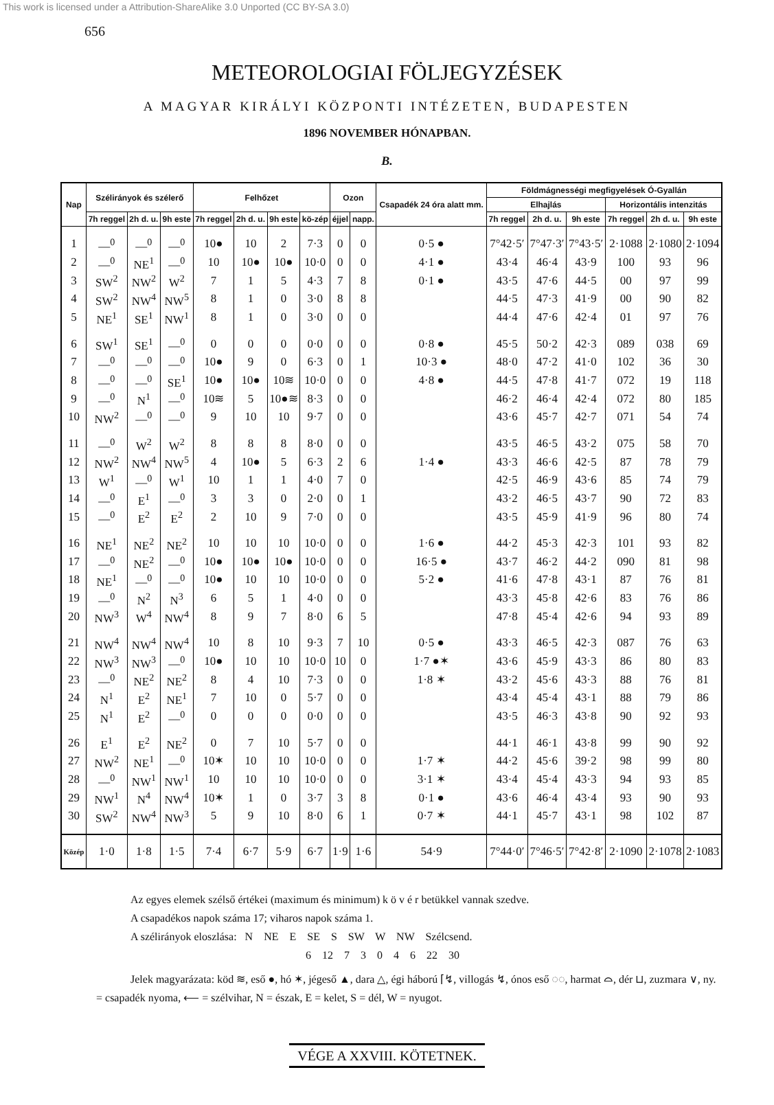This work is licensed under a Attribution-ShareAlike 3.0 Unported (CC BY-SA 3.0)
656
METEOROLOGIAI FÖLJEGYZÉSEK
A MAGYAR KIRÁLYI KÖZPONTI INTÉZETEN, BUDAPESTEN
1896 NOVEMBER HÓNAPBAN.
B.
| Nap | Szélirányok és szélerő | | | Felhőzet | | | | Ozon | | Csapadék 24 óra alatt mm. | Földmágnességi megfigyelések Ó-Gyallán | | | | | |
| --- | --- | --- | --- | --- | --- | --- | --- | --- | --- | --- | --- | --- | --- | --- | --- | --- |
| | | | | | | | | | | | Elhajlás | | | Horizontális intenzitás | | |
| | 7h reggel | 2h d. u. | 9h este | 7h reggel | 2h d. u. | 9h este | kö-zép | éjjel | napp. | | 7h reggel | 2h d. u. | 9h este | 7h reggel | 2h d. u. | 9h este |
| 1 | —<sup>0</sup> | —<sup>0</sup> | —<sup>0</sup> | 10● | 10 | 2 | 7·3 | 0 | 0 | 0·5 ● | 7°42·5′ | 7°47·3′ | 7°43·5′ | 2·1088 | 2·1080 | 2·1094 |
| 2 | —<sup>0</sup> | NE<sup>1</sup> | —<sup>0</sup> | 10 | 10● | 10● | 10·0 | 0 | 0 | 4·1 ● | 43·4 | 46·4 | 43·9 | 100 | 93 | 96 |
| 3 | SW<sup>2</sup> | NW<sup>2</sup> | W<sup>2</sup> | 7 | 1 | 5 | 4·3 | 7 | 8 | 0·1 ● | 43·5 | 47·6 | 44·5 | 00 | 97 | 99 |
| 4 | SW<sup>2</sup> | NW<sup>4</sup> | NW<sup>5</sup> | 8 | 1 | 0 | 3·0 | 8 | 8 | | 44·5 | 47·3 | 41·9 | 00 | 90 | 82 |
| 5 | NE<sup>1</sup> | SE<sup>1</sup> | NW<sup>1</sup> | 8 | 1 | 0 | 3·0 | 0 | 0 | | 44·4 | 47·6 | 42·4 | 01 | 97 | 76 |
| 6 | SW<sup>1</sup> | SE<sup>1</sup> | —<sup>0</sup> | 0 | 0 | 0 | 0·0 | 0 | 0 | 0·8 ● | 45·5 | 50·2 | 42·3 | 089 | 038 | 69 |
| 7 | —<sup>0</sup> | —<sup>0</sup> | —<sup>0</sup> | 10● | 9 | 0 | 6·3 | 0 | 1 | 10·3 ● | 48·0 | 47·2 | 41·0 | 102 | 36 | 30 |
| 8 | —<sup>0</sup> | —<sup>0</sup> | SE<sup>1</sup> | 10● | 10● | 10≋ | 10·0 | 0 | 0 | 4·8 ● | 44·5 | 47·8 | 41·7 | 072 | 19 | 118 |
| 9 | —<sup>0</sup> | N<sup>1</sup> | —<sup>0</sup> | 10≋ | 5 | 10●≋ | 8·3 | 0 | 0 | | 46·2 | 46·4 | 42·4 | 072 | 80 | 185 |
| 10 | NW<sup>2</sup> | —<sup>0</sup> | —<sup>0</sup> | 9 | 10 | 10 | 9·7 | 0 | 0 | | 43·6 | 45·7 | 42·7 | 071 | 54 | 74 |
| 11 | —<sup>0</sup> | W<sup>2</sup> | W<sup>2</sup> | 8 | 8 | 8 | 8·0 | 0 | 0 | | 43·5 | 46·5 | 43·2 | 075 | 58 | 70 |
| 12 | NW<sup>2</sup> | NW<sup>4</sup> | NW<sup>5</sup> | 4 | 10● | 5 | 6·3 | 2 | 6 | 1·4 ● | 43·3 | 46·6 | 42·5 | 87 | 78 | 79 |
| 13 | W<sup>1</sup> | —<sup>0</sup> | W<sup>1</sup> | 10 | 1 | 1 | 4·0 | 7 | 0 | | 42·5 | 46·9 | 43·6 | 85 | 74 | 79 |
| 14 | —<sup>0</sup> | E<sup>1</sup> | —<sup>0</sup> | 3 | 3 | 0 | 2·0 | 0 | 1 | | 43·2 | 46·5 | 43·7 | 90 | 72 | 83 |
| 15 | —<sup>0</sup> | E<sup>2</sup> | E<sup>2</sup> | 2 | 10 | 9 | 7·0 | 0 | 0 | | 43·5 | 45·9 | 41·9 | 96 | 80 | 74 |
| 16 | NE<sup>1</sup> | NE<sup>2</sup> | NE<sup>2</sup> | 10 | 10 | 10 | 10·0 | 0 | 0 | 1·6 ● | 44·2 | 45·3 | 42·3 | 101 | 93 | 82 |
| 17 | —<sup>0</sup> | NE<sup>2</sup> | —<sup>0</sup> | 10● | 10● | 10● | 10·0 | 0 | 0 | 16·5 ● | 43·7 | 46·2 | 44·2 | 090 | 81 | 98 |
| 18 | NE<sup>1</sup> | —<sup>0</sup> | —<sup>0</sup> | 10● | 10 | 10 | 10·0 | 0 | 0 | 5·2 ● | 41·6 | 47·8 | 43·1 | 87 | 76 | 81 |
| 19 | —<sup>0</sup> | N<sup>2</sup> | N<sup>3</sup> | 6 | 5 | 1 | 4·0 | 0 | 0 | | 43·3 | 45·8 | 42·6 | 83 | 76 | 86 |
| 20 | NW<sup>3</sup> | W<sup>4</sup> | NW<sup>4</sup> | 8 | 9 | 7 | 8·0 | 6 | 5 | | 47·8 | 45·4 | 42·6 | 94 | 93 | 89 |
| 21 | NW<sup>4</sup> | NW<sup>4</sup> | NW<sup>4</sup> | 10 | 8 | 10 | 9·3 | 7 | 10 | 0·5 ● | 43·3 | 46·5 | 42·3 | 087 | 76 | 63 |
| 22 | NW<sup>3</sup> | NW<sup>3</sup> | —<sup>0</sup> | 10● | 10 | 10 | 10·0 | 10 | 0 | 1·7 ●✶ | 43·6 | 45·9 | 43·3 | 86 | 80 | 83 |
| 23 | —<sup>0</sup> | NE<sup>2</sup> | NE<sup>2</sup> | 8 | 4 | 10 | 7·3 | 0 | 0 | 1·8 ✶ | 43·2 | 45·6 | 43·3 | 88 | 76 | 81 |
| 24 | N<sup>1</sup> | E<sup>2</sup> | NE<sup>1</sup> | 7 | 10 | 0 | 5·7 | 0 | 0 | | 43·4 | 45·4 | 43·1 | 88 | 79 | 86 |
| 25 | N<sup>1</sup> | E<sup>2</sup> | —<sup>0</sup> | 0 | 0 | 0 | 0·0 | 0 | 0 | | 43·5 | 46·3 | 43·8 | 90 | 92 | 93 |
| 26 | E<sup>1</sup> | E<sup>2</sup> | NE<sup>2</sup> | 0 | 7 | 10 | 5·7 | 0 | 0 | | 44·1 | 46·1 | 43·8 | 99 | 90 | 92 |
| 27 | NW<sup>2</sup> | NE<sup>1</sup> | —<sup>0</sup> | 10✶ | 10 | 10 | 10·0 | 0 | 0 | 1·7 ✶ | 44·2 | 45·6 | 39·2 | 98 | 99 | 80 |
| 28 | —<sup>0</sup> | NW<sup>1</sup> | NW<sup>1</sup> | 10 | 10 | 10 | 10·0 | 0 | 0 | 3·1 ✶ | 43·4 | 45·4 | 43·3 | 94 | 93 | 85 |
| 29 | NW<sup>1</sup> | N<sup>4</sup> | NW<sup>4</sup> | 10✶ | 1 | 0 | 3·7 | 3 | 8 | 0·1 ● | 43·6 | 46·4 | 43·4 | 93 | 90 | 93 |
| 30 | SW<sup>2</sup> | NW<sup>4</sup> | NW<sup>3</sup> | 5 | 9 | 10 | 8·0 | 6 | 1 | 0·7 ✶ | 44·1 | 45·7 | 43·1 | 98 | 102 | 87 |
| Közép | 1·0 | 1·8 | 1·5 | 7·4 | 6·7 | 5·9 | 6·7 | 1·9 | 1·6 | 54·9 | 7°44·0′ | 7°46·5′ | 7°42·8′ | 2·1090 | 2·1078 | 2·1083 |
Az egyes elemek szélső értékei (maximum és minimum) k ö v é r betükkel vannak szedve.
A csapadékos napok száma 17; viharos napok száma 1.
A szélirányok eloszlása: N NE E SE S SW W NW Szélcsend.
6 12 7 3 0 4 6 22 30
Jelek magyarázata: köd ≋, eső ●, hó ✶, jégeső ▲, dara △, égi háború ⌈↯, villogás ↯, ónos eső ◌◌, harmat ⌓, dér ⊔, zuzmara ∨, ny. = csapadék nyoma, ⟵ = szélvihar, N = észak, E = kelet, S = dél, W = nyugot.
VÉGE A XXVIII. KÖTETNEK.